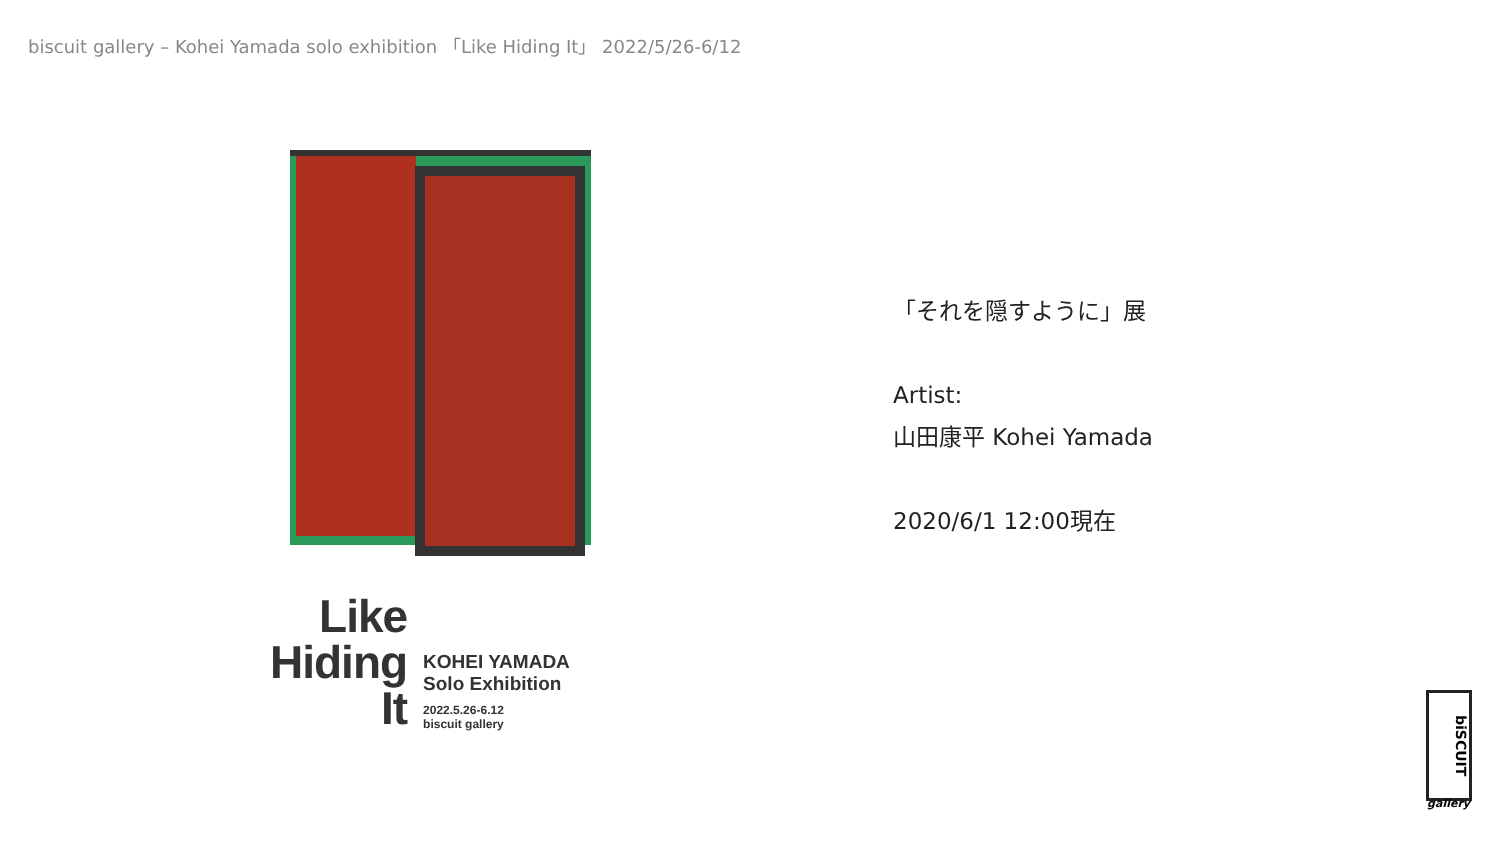biscuit gallery – Kohei Yamada solo exhibition 「Like Hiding It」 2022/5/26-6/12
Like
Hiding
It
KOHEI YAMADA
Solo Exhibition
2022.5.26-6.12
biscuit gallery
「それを隠すように」展
Artist:
山田康平 Kohei Yamada
2020/6/1 12:00現在
biSCUIT
gallery